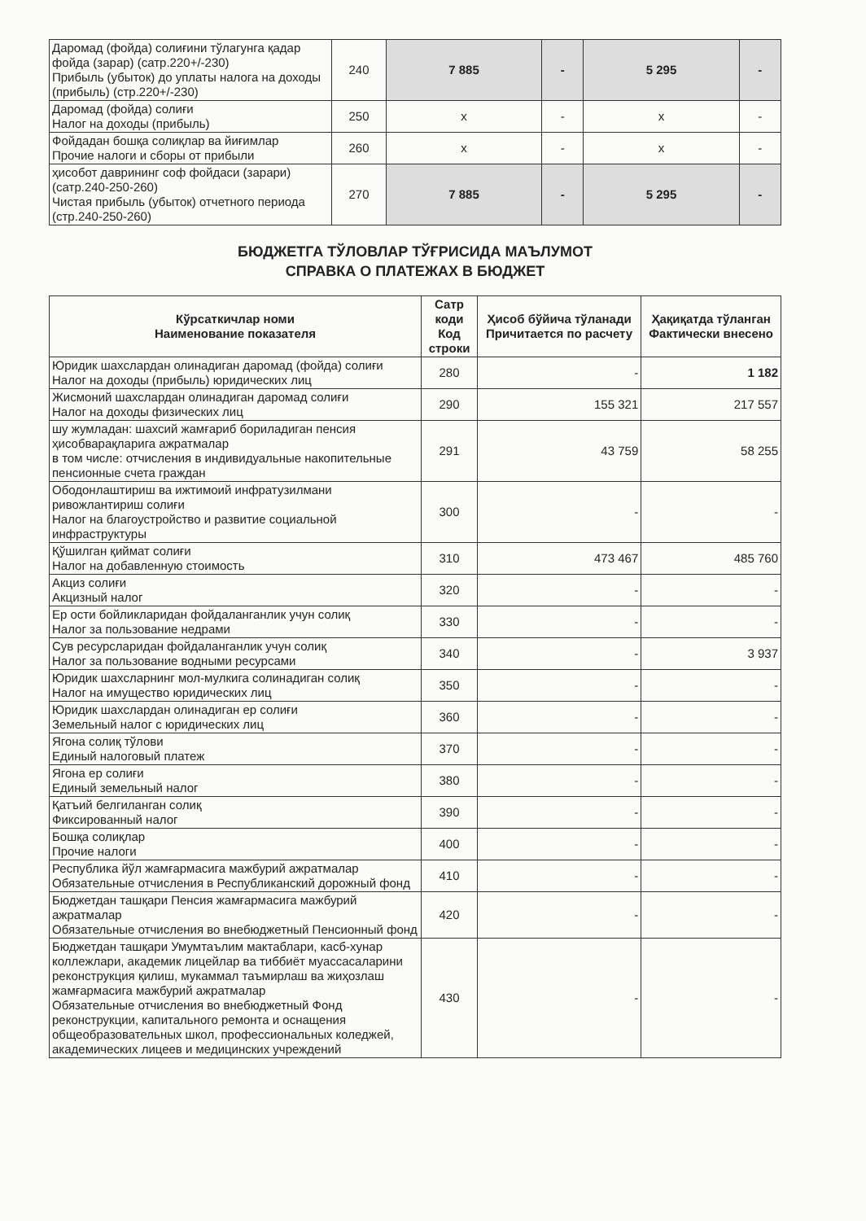| Даромад (фойда) солиғини тўлагунга қадар фойда (зарар) (сатр.220+/-230) Прибыль (убыток) до уплаты налога на доходы (прибыль) (стр.220+/-230) | 240 | 7 885 | - | 5 295 | - |
| Даромад (фойда) солиғи Налог на доходы (прибыль) | 250 | x | - | x | - |
| Фойдадан бошқа солиқлар ва йиғимлар Прочие налоги и сборы от прибыли | 260 | x | - | x | - |
| ҳисобот даврининг соф фойдаси (зарари) (сатр.240-250-260) Чистая прибыль (убыток) отчетного периода (стр.240-250-260) | 270 | 7 885 | - | 5 295 | - |
БЮДЖЕТГА ТЎЛОВЛАР ТЎҒРИСИДА МАЪЛУМОТ
СПРАВКА О ПЛАТЕЖАХ В БЮДЖЕТ
| Кўрсаткичлар номи Наименование показателя | Сатр коди Код строки | Ҳисоб бўйича тўланади Причитается по расчету | Ҳақиқатда тўланган Фактически внесено |
| --- | --- | --- | --- |
| Юридик шахслардан олинадиган даромад (фойда) солиғи Налог на доходы (прибыль) юридических лиц | 280 | - | 1 182 |
| Жисмоний шахслардан олинадиган даромад солиғи Налог на доходы физических лиц | 290 | 155 321 | 217 557 |
| шу жумладан: шахсий жамғариб бориладиган пенсия ҳисобварақларига ажратмалар в том числе: отчисления в индивидуальные накопительные пенсионные счета граждан | 291 | 43 759 | 58 255 |
| Ободонлаштириш ва ижтимоий инфратузилмани ривожлантириш солиғи Налог на благоустройство и развитие социальной инфраструктуры | 300 | - | - |
| Қўшилган қиймат солиғи Налог на добавленную стоимость | 310 | 473 467 | 485 760 |
| Акциз солиғи Акцизный налог | 320 | - | - |
| Ер ости бойликларидан фойдаланганлик учун солиқ Налог за пользование недрами | 330 | - | - |
| Сув ресурсларидан фойдаланганлик учун солиқ Налог за пользование водными ресурсами | 340 | - | 3 937 |
| Юридик шахсларнинг мол-мулкига солинадиган солиқ Налог на имущество юридических лиц | 350 | - | - |
| Юридик шахслардан олинадиган ер солиғи Земельный налог с юридических лиц | 360 | - | - |
| Ягона солиқ тўлови Единый налоговый платеж | 370 | - | - |
| Ягона ер солиғи Единый земельный налог | 380 | - | - |
| Қатъий белгиланган солиқ Фиксированный налог | 390 | - | - |
| Бошқа солиқлар Прочие налоги | 400 | - | - |
| Республика йўл жамғармасига мажбурий ажратмалар Обязательные отчисления в Республиканский дорожный фонд | 410 | - | - |
| Бюджетдан ташқари Пенсия жамғармасига мажбурий ажратмалар Обязательные отчисления во внебюджетный Пенсионный фонд | 420 | - | - |
| Бюджетдан ташқари Умумтаълим мактаблари, касб-хунар коллежлари, академик лицейлар ва тиббиёт муассасаларини реконструкция қилиш, мукаммал таъмирлаш ва жиҳозлаш жамғармасига мажбурий ажратмалар Обязательные отчисления во внебюджетный Фонд реконструкции, капитального ремонта и оснащения общеобразовательных школ, профессиональных коледжей, академических лицеев и медицинских учреждений | 430 | - | - |